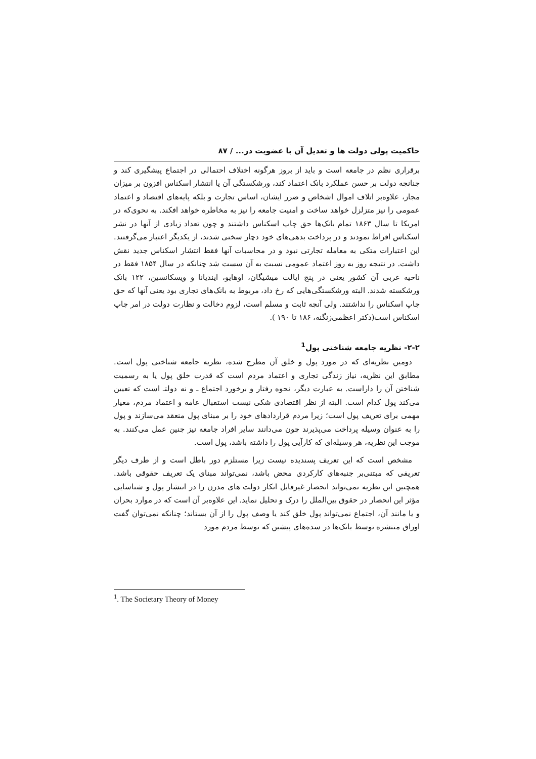حاکمیت پولی دولت ها و تعدیل آن با عضویت در... / ۸۷
برقراری نظم در جامعه است و باید از بروز هرگونه اختلاف احتمالی در اجتماع پیشگیری کند و چنانچه دولت بر حسن عملکرد بانک اعتماد کند، ورشکستگی آن یا انتشار اسکناس افزون بر میزان مجاز، علاوه‌بر اتلاف اموال اشخاص و ضرر ایشان، اساس تجارت و بلکه پایه‌های اقتصاد و اعتماد عمومی را نیز متزلزل خواهد ساخت و امنیت جامعه را نیز به مخاطره خواهد افکند. به نحوی‌که در امریکا تا سال ۱۸۶۳ تمام بانک‌ها حق چاپ اسکناس داشتند و چون تعداد زیادی از آنها در نشر اسکناس افراط نمودند و در پرداخت بدهی‌های خود دچار سختی شدند، از یکدیگر اعتبار می‌گرفتند. این اعتبارات متکی به معامله تجارتی نبود و در محاسبات آنها فقط انتشار اسکناس جدید نقش داشت. در نتیجه روز به روز اعتماد عمومی نسبت به آن سست شد چنانکه در سال ۱۸۵۴ فقط در ناحیه غربی آن کشور یعنی در پنج ایالت میشیگان، اوهایو، ایندیانا و ویسکانسین، ۱۲۲ بانک ورشکسته شدند. البته ورشکستگی‌هایی که رخ داد، مربوط به بانک‌های تجاری بود یعنی آنها که حق چاپ اسکناس را نداشتند. ولی آنچه ثابت و مسلم است، لزوم دخالت و نظارت دولت در امر چاپ اسکناس است(دکتر اعظمی‌زنگنه، ۱۸۶ تا ۱۹۰ ).
۲-۲- نظریه جامعه شناختی پول<sup>1</sup>
دومین نظریه‌ای که در مورد پول و خلق آن مطرح شده، نظریه جامعه شناختی پول است. مطابق این نظریه، نیاز زندگی تجاری و اعتماد مردم است که قدرت خلق پول یا به رسمیت شناختن آن را داراست. به عبارت دیگر، نحوه رفتار و برخورد اجتماع ـ و نه دولتـ است که تعیین می‌کند پول کدام است. البته از نظر اقتصادی شکی نیست استقبال عامه و اعتماد مردم، معیار مهمی برای تعریف پول است؛ زیرا مردم قراردادهای خود را بر مبنای پول منعقد می‌سازند و پول را به عنوان وسیله پرداخت می‌پذیرند چون می‌دانند سایر افراد جامعه نیز چنین عمل می‌کنند. به موجب این نظریه، هر وسیله‌ای که کارآیی پول را داشته باشد، پول است.
مشخص است که این تعریف پسندیده نیست زیرا مستلزم دور باطل است و از طرف دیگر تعریفی که مبتنی‌بر جنبه‌های کارکردی محض باشد، نمی‌تواند مبنای یک تعریف حقوقی باشد. همچنین این نظریه نمی‌تواند انحصار غیرقابل انکار دولت های مدرن را در انتشار پول و شناسایی مؤثر این انحصار در حقوق بین‌الملل را درک و تحلیل نماید. این علاوه‌بر آن است که در موارد بحران و یا مانند آن، اجتماع نمی‌تواند پول خلق کند یا وصف پول را از آن بستاند؛ چنانکه نمی‌توان گفت اوراق منتشره توسط بانک‌ها در سده‌های پیشین که توسط مردم مورد
<sup>1</sup>. The Societary Theory of Money